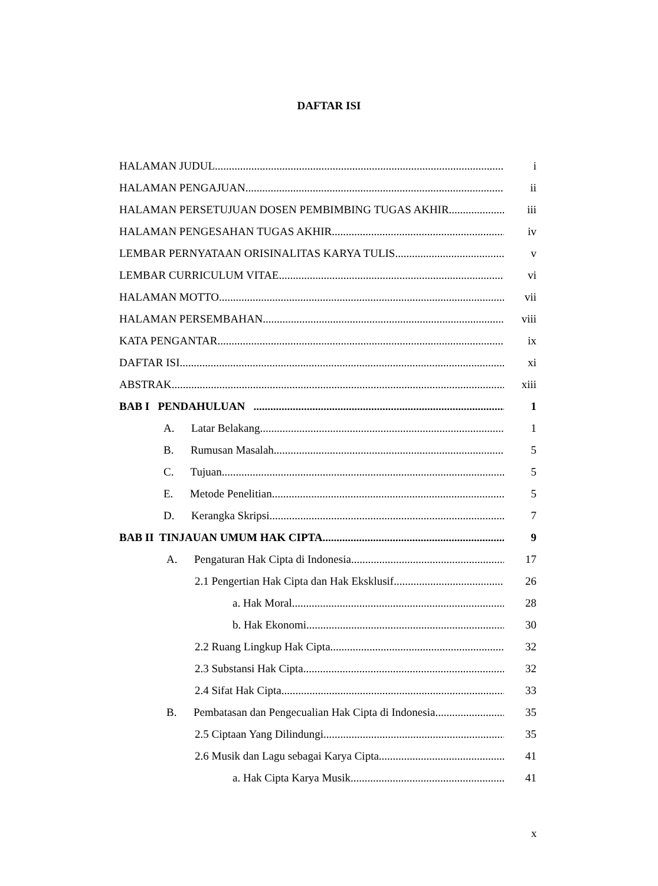DAFTAR ISI
HALAMAN JUDUL i
HALAMAN PENGAJUAN ii
HALAMAN PERSETUJUAN DOSEN PEMBIMBING TUGAS AKHIR iii
HALAMAN PENGESAHAN TUGAS AKHIR iv
LEMBAR PERNYATAAN ORISINALITAS KARYA TULIS v
LEMBAR CURRICULUM VITAE vi
HALAMAN MOTTO vii
HALAMAN PERSEMBAHAN viii
KATA PENGANTAR ix
DAFTAR ISI xi
ABSTRAK xiii
BAB I PENDAHULUAN 1
A. Latar Belakang 1
B. Rumusan Masalah 5
C. Tujuan 5
E. Metode Penelitian 5
D. Kerangka Skripsi 7
BAB II TINJAUAN UMUM HAK CIPTA 9
A. Pengaturan Hak Cipta di Indonesia 17
2.1 Pengertian Hak Cipta dan Hak Eksklusif 26
a. Hak Moral 28
b. Hak Ekonomi 30
2.2 Ruang Lingkup Hak Cipta 32
2.3 Substansi Hak Cipta 32
2.4 Sifat Hak Cipta 33
B. Pembatasan dan Pengecualian Hak Cipta di Indonesia 35
2.5 Ciptaan Yang Dilindungi 35
2.6 Musik dan Lagu sebagai Karya Cipta 41
a. Hak Cipta Karya Musik 41
x